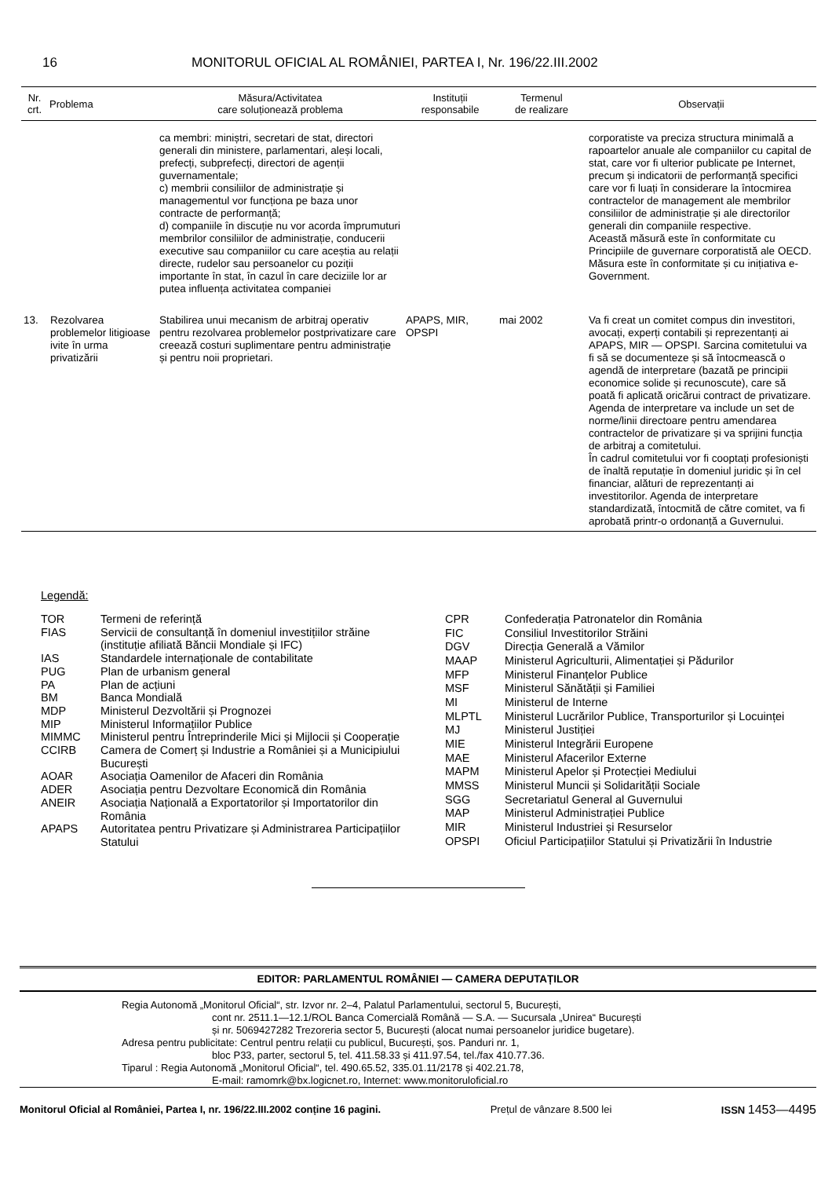16 MONITORUL OFICIAL AL ROMÂNIEI, PARTEA I, Nr. 196/22.III.2002
| Nr. crt. | Problema | Măsura/Activitatea care soluționează problema | Instituții responsabile | Termenul de realizare | Observații |
| --- | --- | --- | --- | --- | --- |
| | | ca membri: miniștri, secretari de stat, directori generali din ministere, parlamentari, aleși locali, prefecți, subprefecți, directori de agenții guvernamentale; c) membrii consiliilor de administrație și managementul vor funcționa pe baza unor contracte de performanță; d) companiile în discuție nu vor acorda împrumuturi membrilor consiliilor de administrație, conducerii executive sau companiilor cu care aceștia au relații directe, rudelor sau persoanelor cu poziții importante în stat, în cazul în care deciziile lor ar putea influența activitatea companiei | | | corporatiste va preciza structura minimală a rapoartelor anuale ale companiilor cu capital de stat, care vor fi ulterior publicate pe Internet, precum și indicatorii de performanță specifici care vor fi luați în considerare la întocmirea contractelor de management ale membrilor consiliilor de administrație și ale directorilor generali din companiile respective. Această măsură este în conformitate cu Principiile de guvernare corporatistă ale OECD. Măsura este în conformitate și cu inițiativa e-Government. |
| 13. | Rezolvarea problemelor litigioase ivite în urma privatizării | Stabilirea unui mecanism de arbitraj operativ pentru rezolvarea problemelor postprivatizare care creează costuri suplimentare pentru administrație și pentru noii proprietari. | APAPS, MIR, OPSPI | mai 2002 | Va fi creat un comitet compus din investitori, avocați, experți contabili și reprezentanți ai APAPS, MIR — OPSPI. Sarcina comitetului va fi să se documenteze și să întocmească o agendă de interpretare (bazată pe principii economice solide și recunoscute), care să poată fi aplicată oricărui contract de privatizare. Agenda de interpretare va include un set de norme/linii directoare pentru amendarea contractelor de privatizare și va sprijini funcția de arbitraj a comitetului. În cadrul comitetului vor fi cooptați profesioniști de înaltă reputație în domeniul juridic și în cel financiar, alături de reprezentanți ai investitorilor. Agenda de interpretare standardizată, întocmită de către comitet, va fi aprobată printr-o ordonanță a Guvernului. |
Legendă:
| TOR | Termeni de referință |
| FIAS | Servicii de consultanță în domeniul investițiilor străine (instituție afiliată Băncii Mondiale și IFC) |
| IAS | Standardele internaționale de contabilitate |
| PUG | Plan de urbanism general |
| PA | Plan de acțiuni |
| BM | Banca Mondială |
| MDP | Ministerul Dezvoltării și Prognozei |
| MIP | Ministerul Informațiilor Publice |
| MIMMC | Ministerul pentru Întreprinderile Mici și Mijlocii și Cooperație |
| CCIRB | Camera de Comerț și Industrie a României și a Municipiului București |
| AOAR | Asociația Oamenilor de Afaceri din România |
| ADER | Asociația pentru Dezvoltare Economică din România |
| ANEIR | Asociația Națională a Exportatorilor și Importatorilor din România |
| APAPS | Autoritatea pentru Privatizare și Administrarea Participațiilor Statului |
| CPR | Confederația Patronatelor din România |
| FIC | Consiliul Investitorilor Străini |
| DGV | Direcția Generală a Vămilor |
| MAAP | Ministerul Agriculturii, Alimentației și Pădurilor |
| MFP | Ministerul Finanțelor Publice |
| MSF | Ministerul Sănătății și Familiei |
| MI | Ministerul de Interne |
| MLPTL | Ministerul Lucrărilor Publice, Transporturilor și Locuinței |
| MJ | Ministerul Justiției |
| MIE | Ministerul Integrării Europene |
| MAE | Ministerul Afacerilor Externe |
| MAPM | Ministerul Apelor și Protecției Mediului |
| MMSS | Ministerul Muncii și Solidarității Sociale |
| SGG | Secretariatul General al Guvernului |
| MAP | Ministerul Administrației Publice |
| MIR | Ministerul Industriei și Resurselor |
| OPSPI | Oficiul Participațiilor Statului și Privatizării în Industrie |
EDITOR: PARLAMENTUL ROMÂNIEI — CAMERA DEPUTAȚILOR
Regia Autonomă „Monitorul Oficial“, str. Izvor nr. 2–4, Palatul Parlamentului, sectorul 5, București,
cont nr. 2511.1—12.1/ROL Banca Comercială Română — S.A. — Sucursala „Unirea“ București
și nr. 5069427282 Trezoreria sector 5, București (alocat numai persoanelor juridice bugetare).
Adresa pentru publicitate: Centrul pentru relații cu publicul, București, șos. Panduri nr. 1,
bloc P33, parter, sectorul 5, tel. 411.58.33 și 411.97.54, tel./fax 410.77.36.
Tiparul : Regia Autonomă „Monitorul Oficial“, tel. 490.65.52, 335.01.11/2178 și 402.21.78,
E-mail: ramomrk@bx.logicnet.ro, Internet: www.monitoruloficial.ro
Monitorul Oficial al României, Partea I, nr. 196/22.III.2002 conține 16 pagini. Prețul de vânzare 8.500 lei ISSN 1453—4495